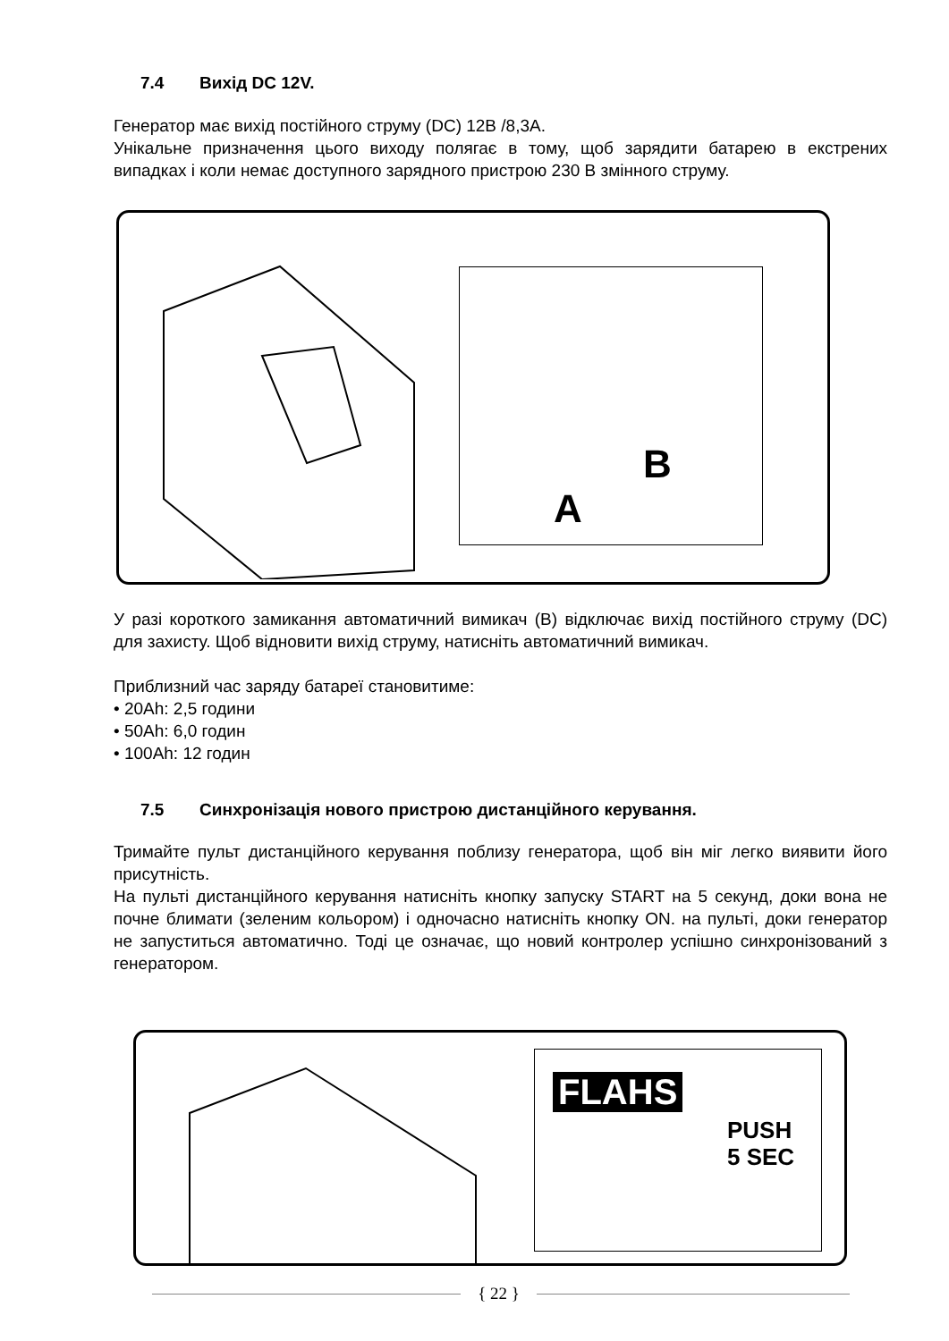7.4 Вихід DC 12V.
Генератор має вихід постійного струму (DC) 12В /8,3А.
Унікальне призначення цього виходу полягає в тому, щоб зарядити батарею в екстрених випадках і коли немає доступного зарядного пристрою 230 В змінного струму.
A
B
У разі короткого замикання автоматичний вимикач (B) відключає вихід постійного струму (DC) для захисту. Щоб відновити вихід струму, натисніть автоматичний вимикач.
Приблизний час заряду батареї становитиме:
• 20Ah: 2,5 години
• 50Ah: 6,0 годин
• 100Ah: 12 годин
7.5 Синхронізація нового пристрою дистанційного керування.
Тримайте пульт дистанційного керування поблизу генератора, щоб він міг легко виявити його присутність.
На пульті дистанційного керування натисніть кнопку запуску START на 5 секунд, доки вона не почне блимати (зеленим кольором) і одночасно натисніть кнопку ON. на пульті, доки генератор не запуститься автоматично. Тоді це означає, що новий контролер успішно синхронізований з генератором.
FLAHS
PUSH
5 SEC
{ 22 }